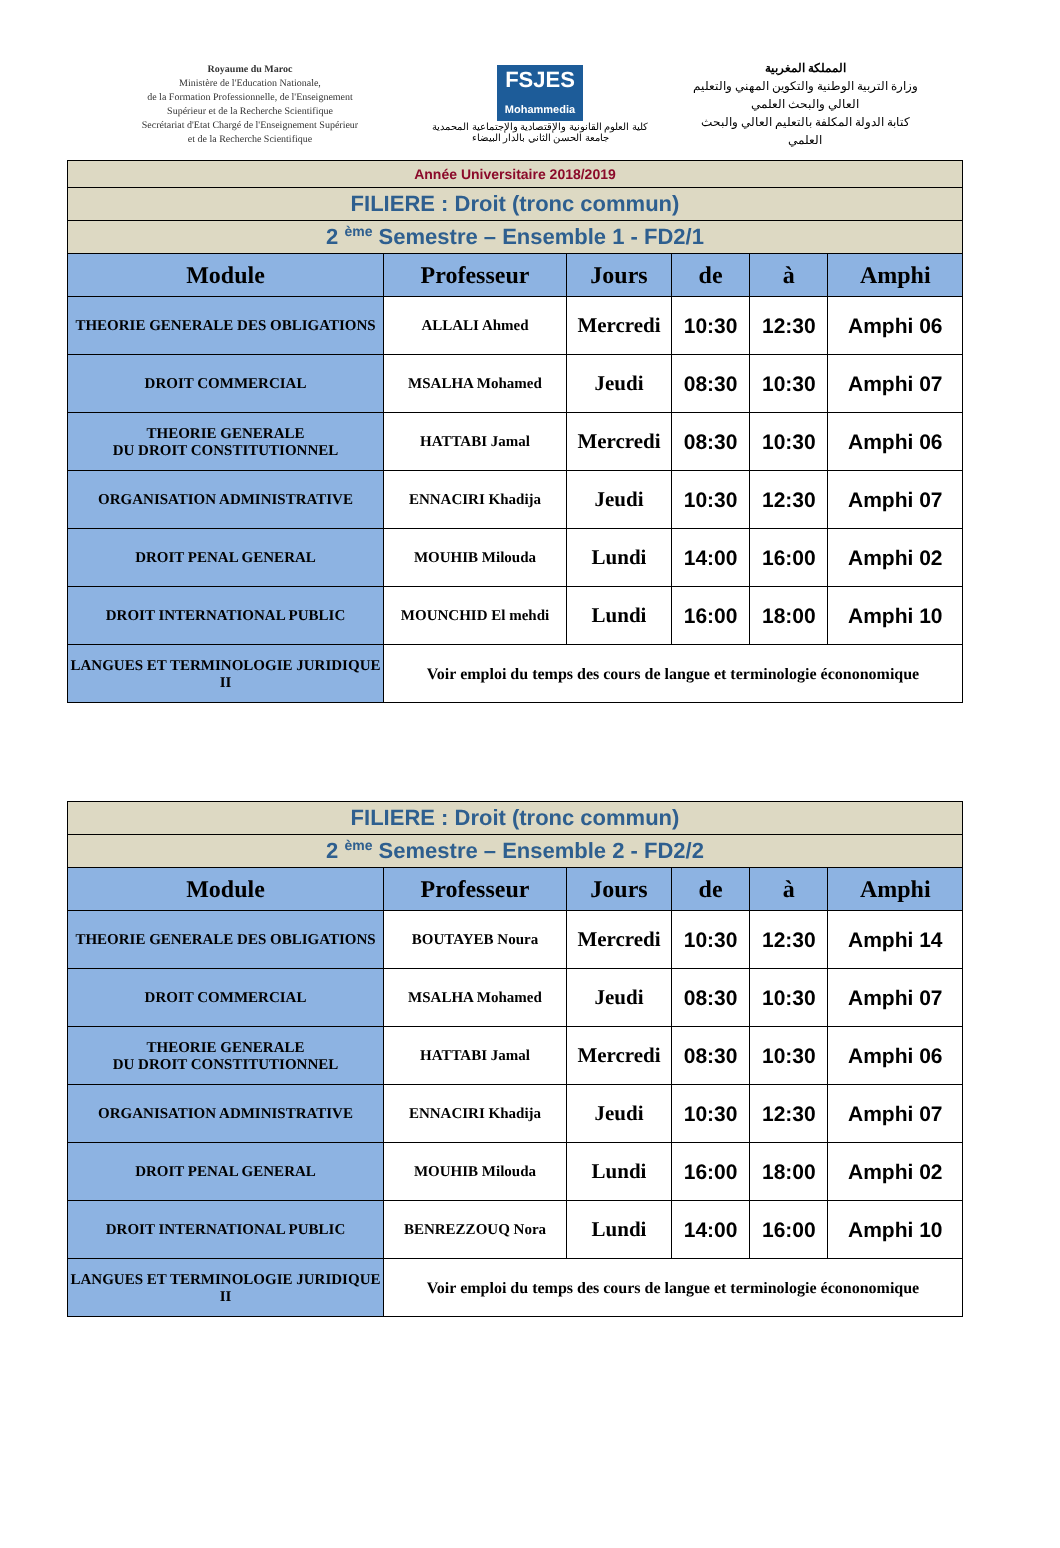Royaume du Maroc
Ministère de l'Education Nationale,
de la Formation Professionnelle, de l'Enseignement
Supérieur et de la Recherche Scientifique
Secrétariat d'Etat Chargé de l'Enseignement Supérieur
et de la Recherche Scientifique
FSJES
Mohammedia
كلية العلوم القانونية والإقتصادية والإجتماعية المحمدية
جامعة الحسن الثاني بالدار البيضاء
المملكة المغربية
وزارة التربية الوطنية والتكوين المهني والتعليم العالي والبحث العلمي
كتابة الدولة المكلفة بالتعليم العالي والبحث العلمي
| Année Universitaire 2018/2019 | | | | | |
| FILIERE : Droit (tronc commun) | | | | | |
| 2 <sup>ème</sup> Semestre – Ensemble 1 - FD2/1 | | | | | |
| Module | Professeur | Jours | de | à | Amphi |
| THEORIE GENERALE DES OBLIGATIONS | ALLALI Ahmed | Mercredi | 10:30 | 12:30 | Amphi 06 |
| DROIT COMMERCIAL | MSALHA Mohamed | Jeudi | 08:30 | 10:30 | Amphi 07 |
| THEORIE GENERALE DU DROIT CONSTITUTIONNEL | HATTABI Jamal | Mercredi | 08:30 | 10:30 | Amphi 06 |
| ORGANISATION ADMINISTRATIVE | ENNACIRI Khadija | Jeudi | 10:30 | 12:30 | Amphi 07 |
| DROIT PENAL GENERAL | MOUHIB Milouda | Lundi | 14:00 | 16:00 | Amphi 02 |
| DROIT INTERNATIONAL PUBLIC | MOUNCHID El mehdi | Lundi | 16:00 | 18:00 | Amphi 10 |
| LANGUES ET TERMINOLOGIE JURIDIQUE II | Voir emploi du temps des cours de langue et terminologie écononomique | | | | |
| FILIERE : Droit (tronc commun) | | | | | |
| 2 <sup>ème</sup> Semestre – Ensemble 2 - FD2/2 | | | | | |
| Module | Professeur | Jours | de | à | Amphi |
| THEORIE GENERALE DES OBLIGATIONS | BOUTAYEB Noura | Mercredi | 10:30 | 12:30 | Amphi 14 |
| DROIT COMMERCIAL | MSALHA Mohamed | Jeudi | 08:30 | 10:30 | Amphi 07 |
| THEORIE GENERALE DU DROIT CONSTITUTIONNEL | HATTABI Jamal | Mercredi | 08:30 | 10:30 | Amphi 06 |
| ORGANISATION ADMINISTRATIVE | ENNACIRI Khadija | Jeudi | 10:30 | 12:30 | Amphi 07 |
| DROIT PENAL GENERAL | MOUHIB Milouda | Lundi | 16:00 | 18:00 | Amphi 02 |
| DROIT INTERNATIONAL PUBLIC | BENREZZOUQ Nora | Lundi | 14:00 | 16:00 | Amphi 10 |
| LANGUES ET TERMINOLOGIE JURIDIQUE II | Voir emploi du temps des cours de langue et terminologie écononomique | | | | |